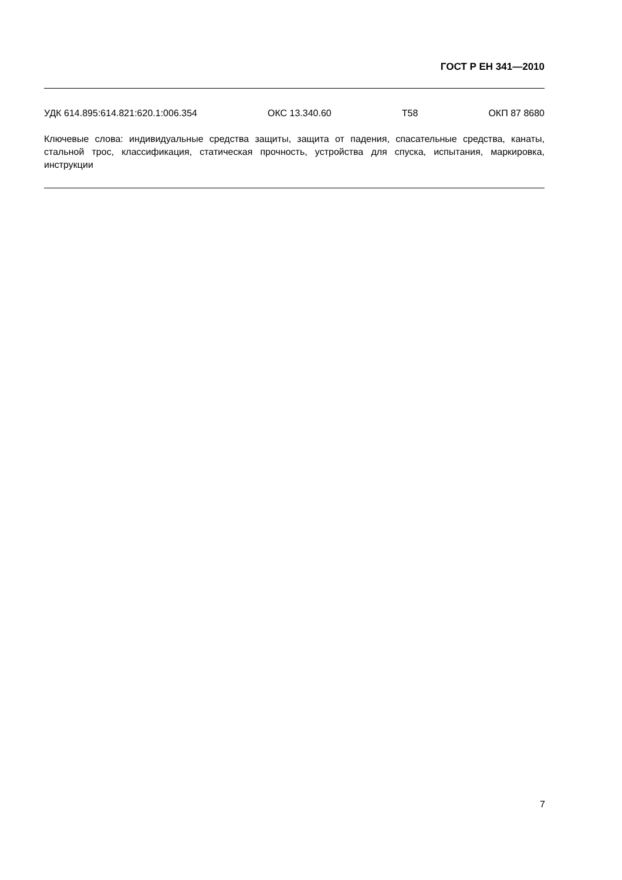ГОСТ Р ЕН 341—2010
УДК 614.895:614.821:620.1:006.354 ОКС 13.340.60 Т58 ОКП 87 8680
Ключевые слова: индивидуальные средства защиты, защита от падения, спасательные средства, канаты, стальной трос, классификация, статическая прочность, устройства для спуска, испытания, маркировка, инструкции
7